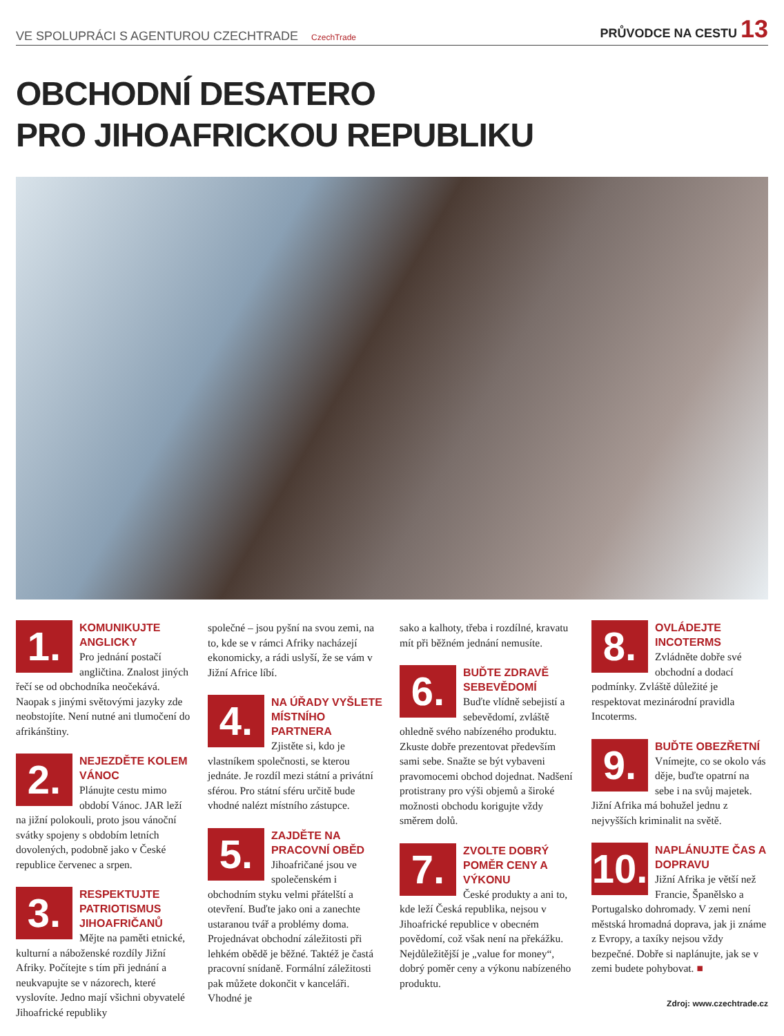VE SPOLUPRÁCI S AGENTUROU CZECHTRADE CzechTrade
PRŮVODCE NA CESTU 13
OBCHODNÍ DESATERO
PRO JIHOAFRICKOU REPUBLIKU
1.
KOMUNIKUJTE ANGLICKY
Pro jednání postačí angličtina. Znalost jiných řečí se od obchodníka neočekává. Naopak s jinými světovými jazyky zde neobstojíte. Není nutné ani tlumočení do afrikánštiny.
2.
NEJEZDĚTE KOLEM VÁNOC
Plánujte cestu mimo období Vánoc. JAR leží na jižní polokouli, proto jsou vánoční svátky spojeny s obdobím letních dovolených, podobně jako v České republice červenec a srpen.
3.
RESPEKTUJTE PATRIOTISMUS JIHOAFRIČANŮ
Mějte na paměti etnické, kulturní a náboženské rozdíly Jižní Afriky. Počítejte s tím při jednání a neukvapujte se v názorech, které vyslovíte. Jedno mají všichni obyvatelé Jihoafrické republiky
společné – jsou pyšní na svou zemi, na to, kde se v rámci Afriky nacházejí ekonomicky, a rádi uslyší, že se vám v Jižní Africe líbí.
4.
NA ÚŘADY VYŠLETE MÍSTNÍHO PARTNERA
Zjistěte si, kdo je vlastníkem společnosti, se kterou jednáte. Je rozdíl mezi státní a privátní sférou. Pro státní sféru určitě bude vhodné nalézt místního zástupce.
5.
ZAJDĚTE NA PRACOVNÍ OBĚD
Jihoafričané jsou ve společenském i obchodním styku velmi přátelští a otevření. Buďte jako oni a zanechte ustaranou tvář a problémy doma. Projednávat obchodní záležitosti při lehkém obědě je běžné. Taktéž je častá pracovní snídaně. Formální záležitosti pak můžete dokončit v kanceláři. Vhodné je
sako a kalhoty, třeba i rozdílné, kravatu mít při běžném jednání nemusíte.
6.
BUĎTE ZDRAVĚ SEBEVĚDOMÍ
Buďte vlídně sebejistí a sebevědomí, zvláště ohledně svého nabízeného produktu. Zkuste dobře prezentovat především sami sebe. Snažte se být vybaveni pravomocemi obchod dojednat. Nadšení protistrany pro výši objemů a široké možnosti obchodu korigujte vždy směrem dolů.
7.
ZVOLTE DOBRÝ POMĚR CENY A VÝKONU
České produkty a ani to, kde leží Česká republika, nejsou v Jihoafrické republice v obecném povědomí, což však není na překážku. Nejdůležitější je „value for money“, dobrý poměr ceny a výkonu nabízeného produktu.
8.
OVLÁDEJTE INCOTERMS
Zvládněte dobře své obchodní a dodací podmínky. Zvláště důležité je respektovat mezinárodní pravidla Incoterms.
9.
BUĎTE OBEZŘETNÍ
Vnímejte, co se okolo vás děje, buďte opatrní na sebe i na svůj majetek. Jižní Afrika má bohužel jednu z nejvyšších kriminalit na světě.
10.
NAPLÁNUJTE ČAS A DOPRAVU
Jižní Afrika je větší než Francie, Španělsko a Portugalsko dohromady. V zemi není městská hromadná doprava, jak ji známe z Evropy, a taxíky nejsou vždy bezpečné. Dobře si naplánujte, jak se v zemi budete pohybovat. ■
Zdroj: www.czechtrade.cz